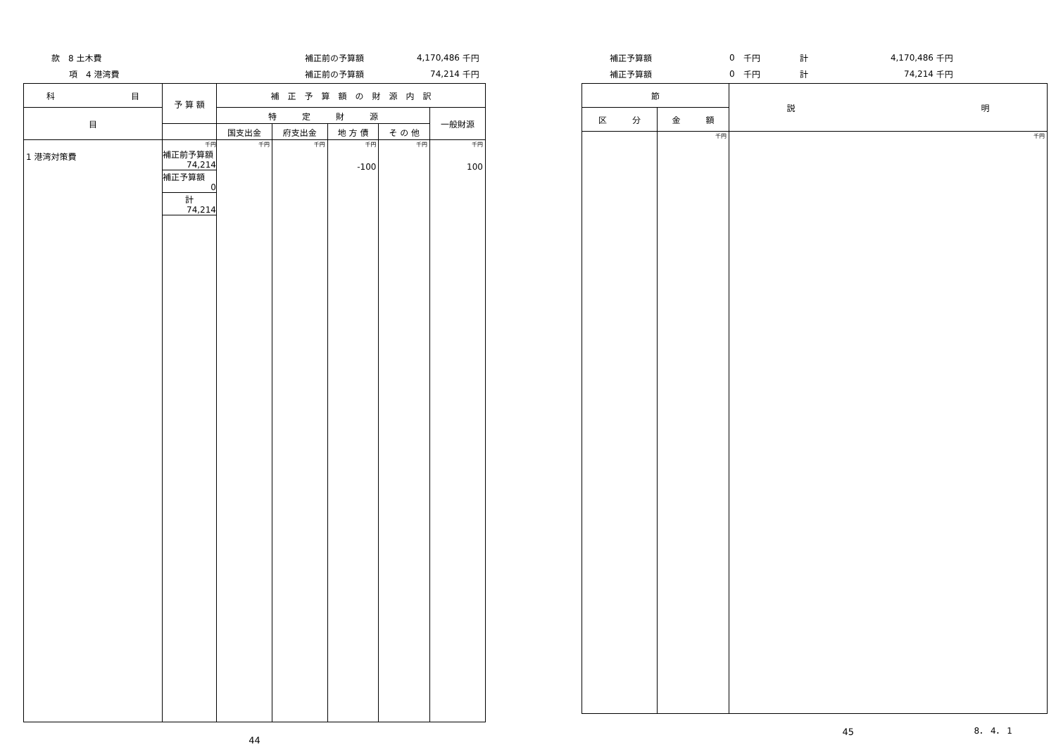款　8 土木費 補正前の予算額 4,170,486 千円
項　4 港湾費 補正前の予算額 74,214 千円
| 科 目 | 予 算 額 | 補 正 予 算 額 の 財 源 内 訳 | | | | |
| --- | --- | --- | --- | --- | --- | --- |
| 目 | | 特 定 財 源 | | | | 一般財源 |
| | | 国支出金 | 府支出金 | 地 方 債 | そ の 他 | |
| 1 港湾対策費 | 千円 補正前予算額 74,214 補正予算額 0 計 74,214 | 千円 | 千円 | 千円 -100 | 千円 | 千円 100 |
44
補正予算額 0 千円 計 4,170,486 千円
補正予算額 0 千円 計 74,214 千円
| 節 | | 説 明 |
| --- | --- | --- |
| 区 分 | 金 額 | |
| | 千円 | 千円 |
45 8． 4． 1